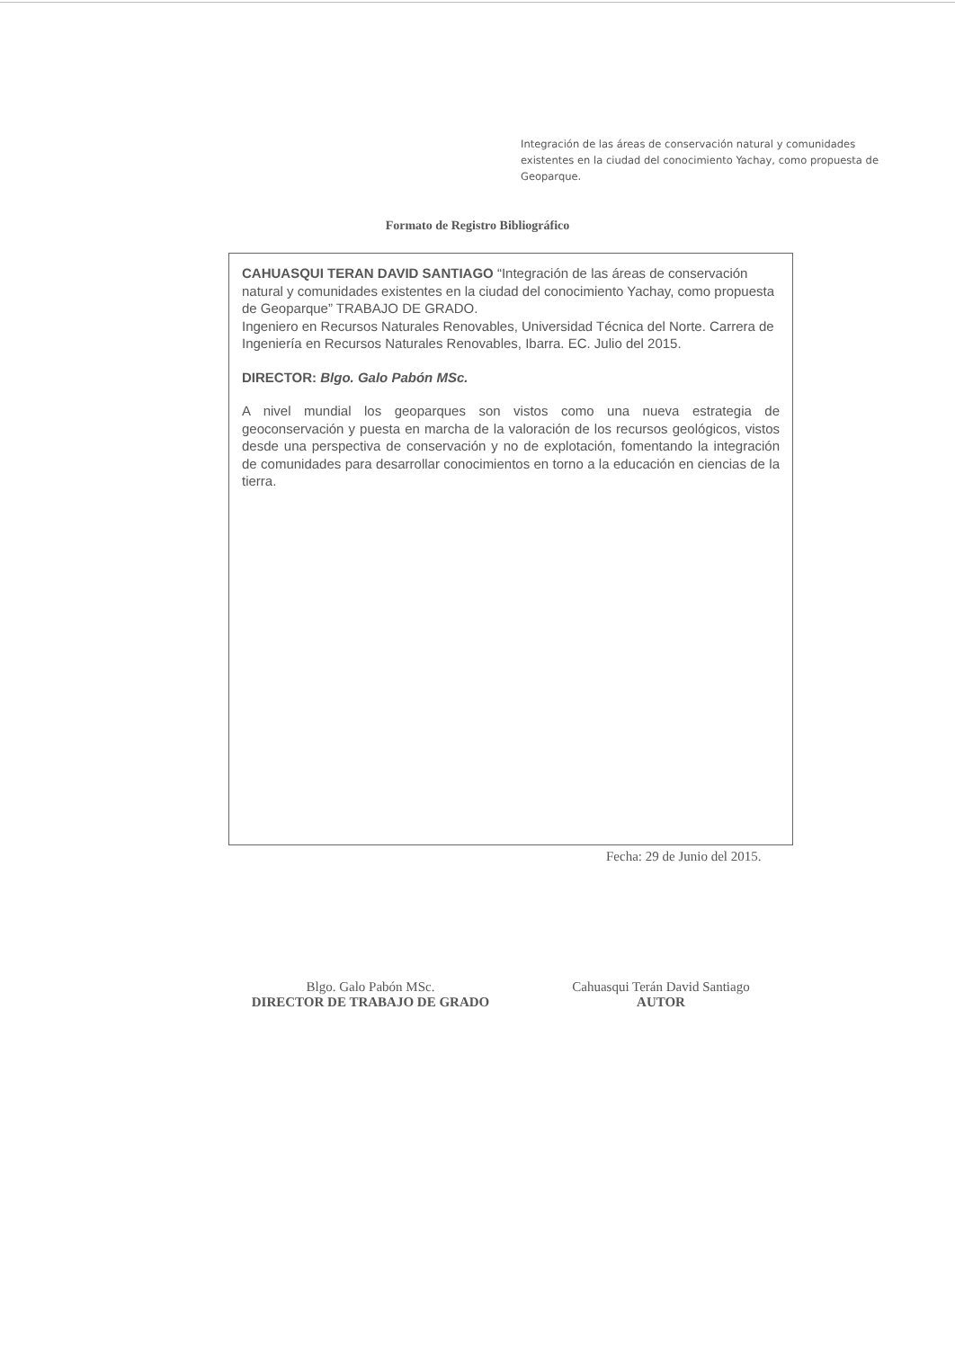Integración de las áreas de conservación natural y comunidades existentes en la ciudad del conocimiento Yachay, como propuesta de Geoparque.
Formato de Registro Bibliográfico
CAHUASQUI TERAN DAVID SANTIAGO “Integración de las áreas de conservación natural y comunidades existentes en la ciudad del conocimiento Yachay, como propuesta de Geoparque” TRABAJO DE GRADO.
Ingeniero en Recursos Naturales Renovables, Universidad Técnica del Norte. Carrera de Ingeniería en Recursos Naturales Renovables, Ibarra. EC. Julio del 2015.
DIRECTOR: Blgo. Galo Pabón MSc.
A nivel mundial los geoparques son vistos como una nueva estrategia de geoconservación y puesta en marcha de la valoración de los recursos geológicos, vistos desde una perspectiva de conservación y no de explotación, fomentando la integración de comunidades para desarrollar conocimientos en torno a la educación en ciencias de la tierra.
Fecha: 29 de Junio del 2015.
Blgo. Galo Pabón MSc.
DIRECTOR DE TRABAJO DE GRADO
Cahuasqui Terán David Santiago
AUTOR